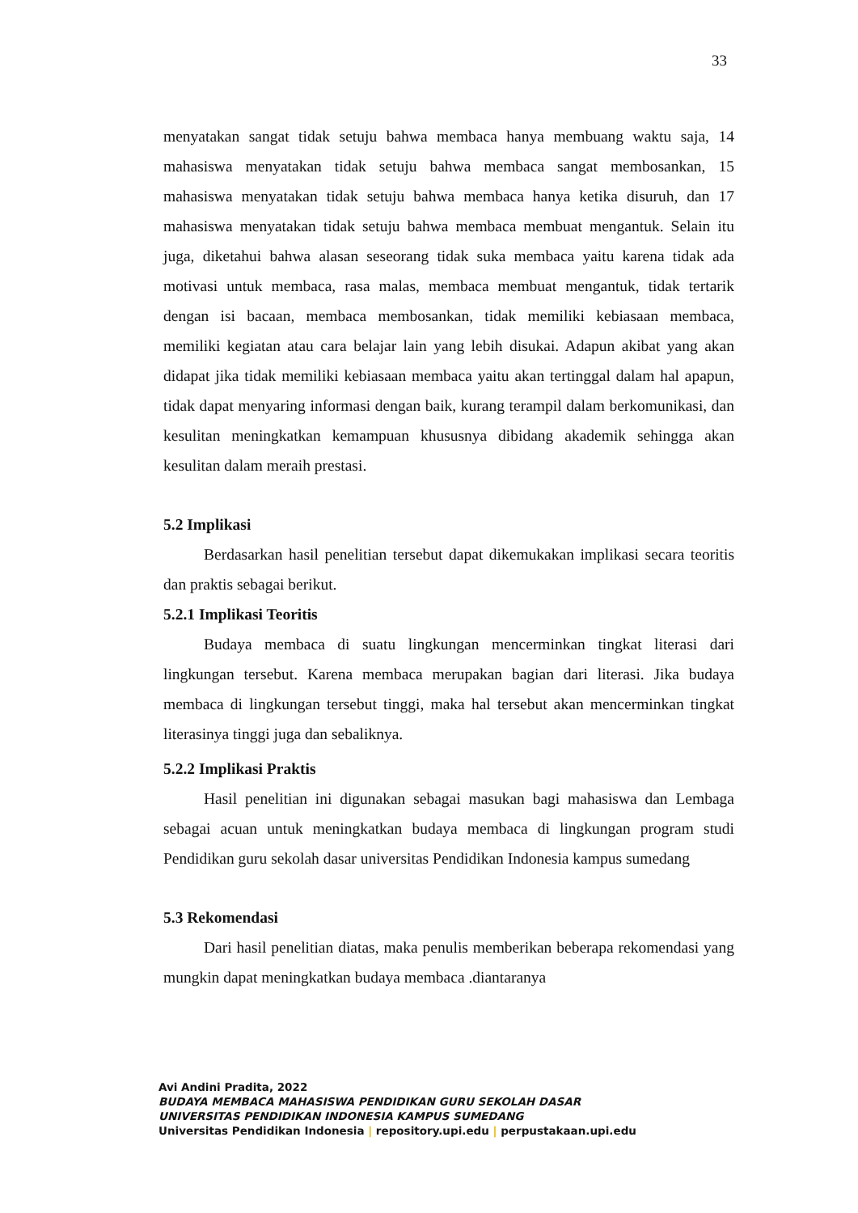33
menyatakan sangat tidak setuju bahwa membaca hanya membuang waktu saja, 14 mahasiswa menyatakan tidak setuju bahwa membaca sangat membosankan, 15 mahasiswa menyatakan tidak setuju bahwa membaca hanya ketika disuruh, dan 17 mahasiswa menyatakan tidak setuju bahwa membaca membuat mengantuk. Selain itu juga, diketahui bahwa alasan seseorang tidak suka membaca yaitu karena tidak ada motivasi untuk membaca, rasa malas, membaca membuat mengantuk, tidak tertarik dengan isi bacaan, membaca membosankan, tidak memiliki kebiasaan membaca, memiliki kegiatan atau cara belajar lain yang lebih disukai. Adapun akibat yang akan didapat jika tidak memiliki kebiasaan membaca yaitu akan tertinggal dalam hal apapun, tidak dapat menyaring informasi dengan baik, kurang terampil dalam berkomunikasi, dan kesulitan meningkatkan kemampuan khususnya dibidang akademik sehingga akan kesulitan dalam meraih prestasi.
5.2 Implikasi
Berdasarkan hasil penelitian tersebut dapat dikemukakan implikasi secara teoritis dan praktis sebagai berikut.
5.2.1 Implikasi Teoritis
Budaya membaca di suatu lingkungan mencerminkan tingkat literasi dari lingkungan tersebut. Karena membaca merupakan bagian dari literasi. Jika budaya membaca di lingkungan tersebut tinggi, maka hal tersebut akan mencerminkan tingkat literasinya tinggi juga dan sebaliknya.
5.2.2 Implikasi Praktis
Hasil penelitian ini digunakan sebagai masukan bagi mahasiswa dan Lembaga sebagai acuan untuk meningkatkan budaya membaca di lingkungan program studi Pendidikan guru sekolah dasar universitas Pendidikan Indonesia kampus sumedang
5.3 Rekomendasi
Dari hasil penelitian diatas, maka penulis memberikan beberapa rekomendasi yang mungkin dapat meningkatkan budaya membaca .diantaranya
Avi Andini Pradita, 2022
BUDAYA MEMBACA MAHASISWA PENDIDIKAN GURU SEKOLAH DASAR
UNIVERSITAS PENDIDIKAN INDONESIA KAMPUS SUMEDANG
Universitas Pendidikan Indonesia | repository.upi.edu | perpustakaan.upi.edu